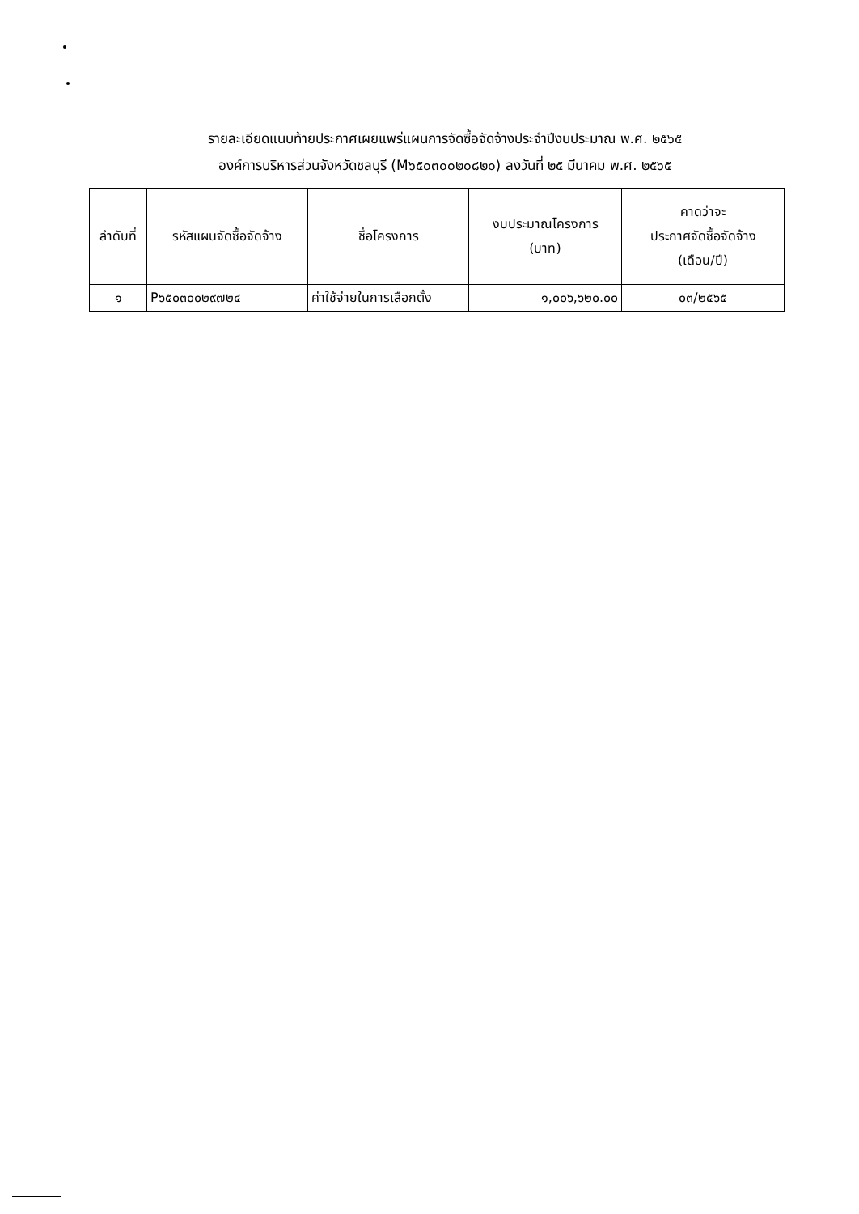รายละเอียดแนบท้ายประกาศเผยแพร่แผนการจัดซื้อจัดจ้างประจำปีงบประมาณ พ.ศ. ๒๕๖๕
องค์การบริหารส่วนจังหวัดชลบุรี (M๖๕๐๓๐๐๒๐๘๒๐) ลงวันที่ ๒๕ มีนาคม พ.ศ. ๒๕๖๕
| ลำดับที่ | รหัสแผนจัดซื้อจัดจ้าง | ชื่อโครงการ | งบประมาณโครงการ (บาท) | คาดว่าจะ ประกาศจัดซื้อจัดจ้าง (เดือน/ปี) |
| --- | --- | --- | --- | --- |
| ๑ | P๖๕๐๓๐๐๒๙๗๒๔ | ค่าใช้จ่ายในการเลือกตั้ง | ๑,๐๐๖,๖๒๐.๐๐ | ๐๓/๒๕๖๕ |